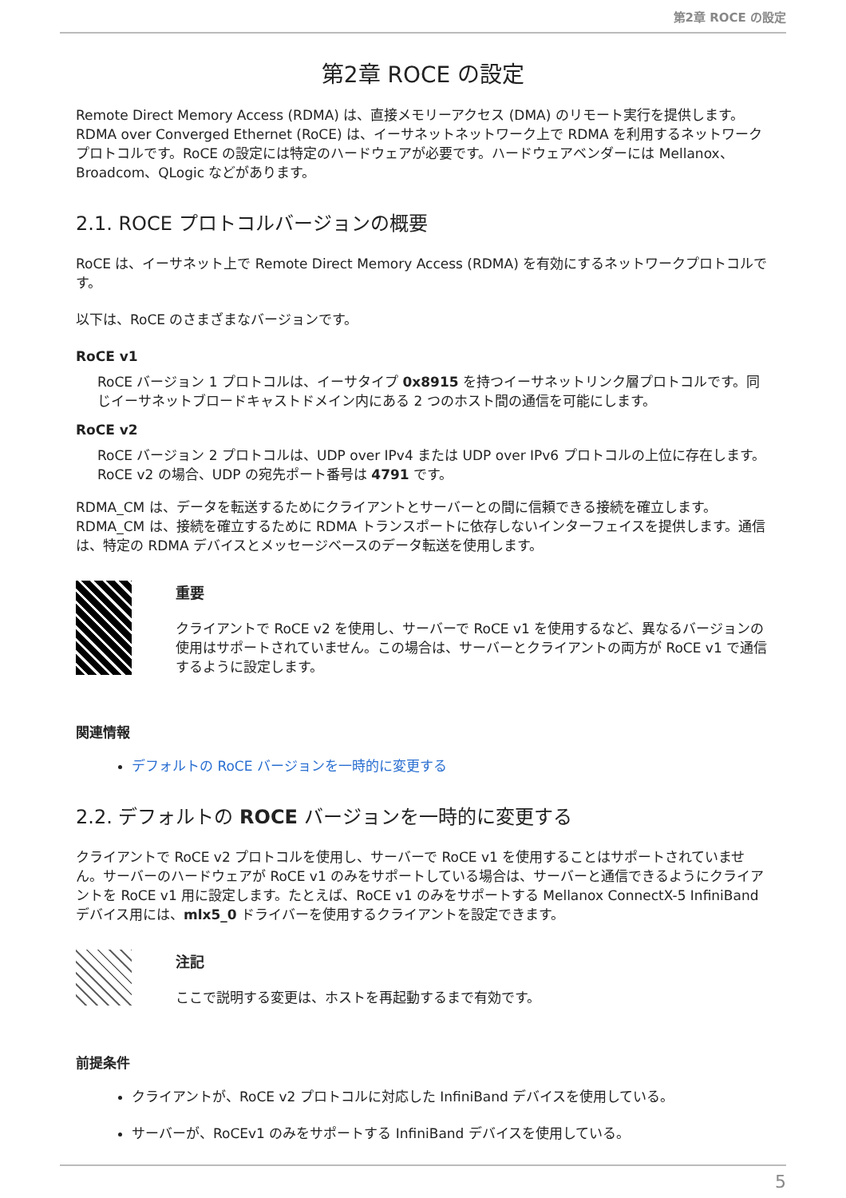第2章 ROCE の設定
第2章 ROCE の設定
Remote Direct Memory Access (RDMA) は、直接メモリーアクセス (DMA) のリモート実行を提供します。RDMA over Converged Ethernet (RoCE) は、イーサネットネットワーク上で RDMA を利用するネットワークプロトコルです。RoCE の設定には特定のハードウェアが必要です。ハードウェアベンダーには Mellanox、Broadcom、QLogic などがあります。
2.1. ROCE プロトコルバージョンの概要
RoCE は、イーサネット上で Remote Direct Memory Access (RDMA) を有効にするネットワークプロトコルです。
以下は、RoCE のさまざまなバージョンです。
RoCE v1
RoCE バージョン 1 プロトコルは、イーサタイプ 0x8915 を持つイーサネットリンク層プロトコルです。同じイーサネットブロードキャストドメイン内にある 2 つのホスト間の通信を可能にします。
RoCE v2
RoCE バージョン 2 プロトコルは、UDP over IPv4 または UDP over IPv6 プロトコルの上位に存在します。RoCE v2 の場合、UDP の宛先ポート番号は 4791 です。
RDMA_CM は、データを転送するためにクライアントとサーバーとの間に信頼できる接続を確立します。RDMA_CM は、接続を確立するために RDMA トランスポートに依存しないインターフェイスを提供します。通信は、特定の RDMA デバイスとメッセージベースのデータ転送を使用します。
重要
クライアントで RoCE v2 を使用し、サーバーで RoCE v1 を使用するなど、異なるバージョンの使用はサポートされていません。この場合は、サーバーとクライアントの両方が RoCE v1 で通信するように設定します。
関連情報
デフォルトの RoCE バージョンを一時的に変更する
2.2. デフォルトの ROCE バージョンを一時的に変更する
クライアントで RoCE v2 プロトコルを使用し、サーバーで RoCE v1 を使用することはサポートされていません。サーバーのハードウェアが RoCE v1 のみをサポートしている場合は、サーバーと通信できるようにクライアントを RoCE v1 用に設定します。たとえば、RoCE v1 のみをサポートする Mellanox ConnectX-5 InfiniBand デバイス用には、mlx5_0 ドライバーを使用するクライアントを設定できます。
注記
ここで説明する変更は、ホストを再起動するまで有効です。
前提条件
クライアントが、RoCE v2 プロトコルに対応した InfiniBand デバイスを使用している。
サーバーが、RoCEv1 のみをサポートする InfiniBand デバイスを使用している。
5